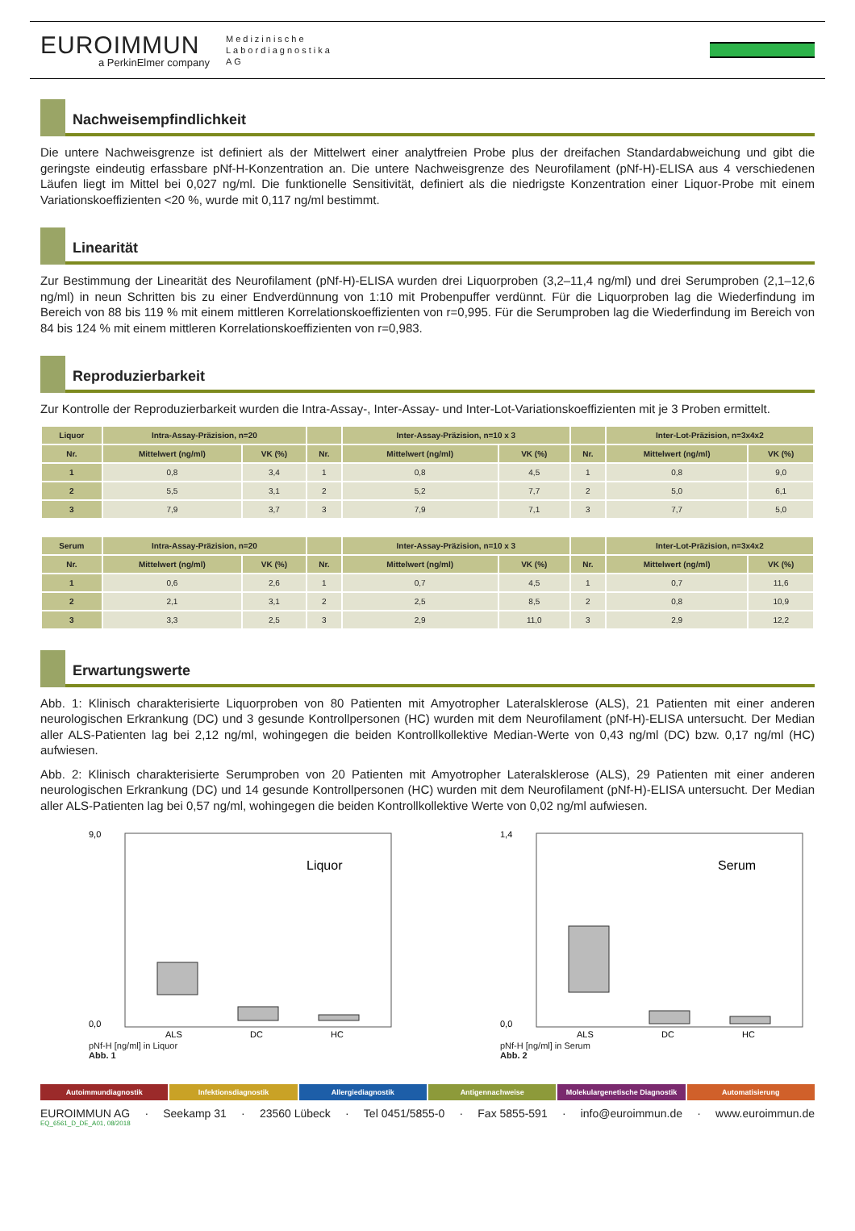EUROIMMUN
a PerkinElmer company
Medizinische
Labordiagnostika
AG
Nachweisempfindlichkeit
Die untere Nachweisgrenze ist definiert als der Mittelwert einer analytfreien Probe plus der dreifachen Standardabweichung und gibt die geringste eindeutig erfassbare pNf-H-Konzentration an. Die untere Nachweisgrenze des Neurofilament (pNf-H)-ELISA aus 4 verschiedenen Läufen liegt im Mittel bei 0,027 ng/ml. Die funktionelle Sensitivität, definiert als die niedrigste Konzentration einer Liquor-Probe mit einem Variationskoeffizienten <20 %, wurde mit 0,117 ng/ml bestimmt.
Linearität
Zur Bestimmung der Linearität des Neurofilament (pNf-H)-ELISA wurden drei Liquorproben (3,2–11,4 ng/ml) und drei Serumproben (2,1–12,6 ng/ml) in neun Schritten bis zu einer Endverdünnung von 1:10 mit Probenpuffer verdünnt. Für die Liquorproben lag die Wiederfindung im Bereich von 88 bis 119 % mit einem mittleren Korrelationskoeffizienten von r=0,995. Für die Serumproben lag die Wiederfindung im Bereich von 84 bis 124 % mit einem mittleren Korrelationskoeffizienten von r=0,983.
Reproduzierbarkeit
Zur Kontrolle der Reproduzierbarkeit wurden die Intra-Assay-, Inter-Assay- und Inter-Lot-Variationskoeffizienten mit je 3 Proben ermittelt.
| Liquor | Intra-Assay-Präzision, n=20 | | | Inter-Assay-Präzision, n=10 x 3 | | | Inter-Lot-Präzision, n=3x4x2 | |
| --- | --- | --- | --- | --- | --- | --- | --- | --- |
| Nr. | Mittelwert (ng/ml) | VK (%) | Nr. | Mittelwert (ng/ml) | VK (%) | Nr. | Mittelwert (ng/ml) | VK (%) |
| 1 | 0,8 | 3,4 | 1 | 0,8 | 4,5 | 1 | 0,8 | 9,0 |
| 2 | 5,5 | 3,1 | 2 | 5,2 | 7,7 | 2 | 5,0 | 6,1 |
| 3 | 7,9 | 3,7 | 3 | 7,9 | 7,1 | 3 | 7,7 | 5,0 |
| Serum | Intra-Assay-Präzision, n=20 | | | Inter-Assay-Präzision, n=10 x 3 | | | Inter-Lot-Präzision, n=3x4x2 | |
| --- | --- | --- | --- | --- | --- | --- | --- | --- |
| Nr. | Mittelwert (ng/ml) | VK (%) | Nr. | Mittelwert (ng/ml) | VK (%) | Nr. | Mittelwert (ng/ml) | VK (%) |
| 1 | 0,6 | 2,6 | 1 | 0,7 | 4,5 | 1 | 0,7 | 11,6 |
| 2 | 2,1 | 3,1 | 2 | 2,5 | 8,5 | 2 | 0,8 | 10,9 |
| 3 | 3,3 | 2,5 | 3 | 2,9 | 11,0 | 3 | 2,9 | 12,2 |
Erwartungswerte
Abb. 1: Klinisch charakterisierte Liquorproben von 80 Patienten mit Amyotropher Lateralsklerose (ALS), 21 Patienten mit einer anderen neurologischen Erkrankung (DC) und 3 gesunde Kontrollpersonen (HC) wurden mit dem Neurofilament (pNf-H)-ELISA untersucht. Der Median aller ALS-Patienten lag bei 2,12 ng/ml, wohingegen die beiden Kontrollkollektive Median-Werte von 0,43 ng/ml (DC) bzw. 0,17 ng/ml (HC) aufwiesen.
Abb. 2: Klinisch charakterisierte Serumproben von 20 Patienten mit Amyotropher Lateralsklerose (ALS), 29 Patienten mit einer anderen neurologischen Erkrankung (DC) und 14 gesunde Kontrollpersonen (HC) wurden mit dem Neurofilament (pNf-H)-ELISA untersucht. Der Median aller ALS-Patienten lag bei 0,57 ng/ml, wohingegen die beiden Kontrollkollektive Werte von 0,02 ng/ml aufwiesen.
Liquor
9,0
0,0
ALS
DC
HC
pNf-H [ng/ml] in Liquor
Abb. 1
Serum
1,4
0,0
ALS
DC
HC
pNf-H [ng/ml] in Serum
Abb. 2
Autoimmundiagnostik Infektionsdiagnostik Allergiediagnostik Antigennachweise Molekulargenetische Diagnostik Automatisierung
EUROIMMUN AG · Seekamp 31 · 23560 Lübeck · Tel 0451/5855-0 · Fax 5855-591 · info@euroimmun.de · www.euroimmun.de
EQ_6561_D_DE_A01, 08/2018